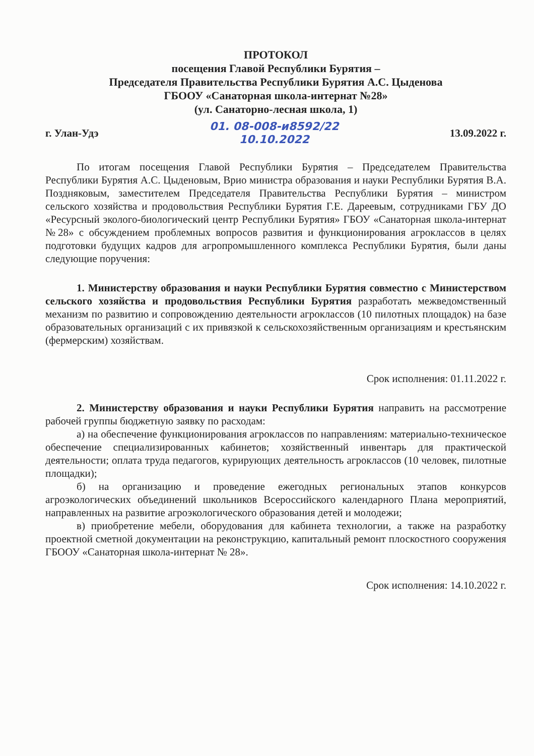ПРОТОКОЛ
посещения Главой Республики Бурятия –
Председателя Правительства Республики Бурятия А.С. Цыденова
ГБООУ «Санаторная школа-интернат №28»
(ул. Санаторно-лесная школа, 1)
г. Улан-Удэ 01. 08-008-и8592/22
10.10.2022 13.09.2022 г.
По итогам посещения Главой Республики Бурятия – Председателем Правительства Республики Бурятия А.С. Цыденовым, Врио министра образования и науки Республики Бурятия В.А. Поздняковым, заместителем Председателя Правительства Республики Бурятия – министром сельского хозяйства и продовольствия Республики Бурятия Г.Е. Дареевым, сотрудниками ГБУ ДО «Ресурсный эколого-биологический центр Республики Бурятия» ГБОУ «Санаторная школа-интернат №28» с обсуждением проблемных вопросов развития и функционирования агроклассов в целях подготовки будущих кадров для агропромышленного комплекса Республики Бурятия, были даны следующие поручения:
1. Министерству образования и науки Республики Бурятия совместно с Министерством сельского хозяйства и продовольствия Республики Бурятия разработать межведомственный механизм по развитию и сопровождению деятельности агроклассов (10 пилотных площадок) на базе образовательных организаций с их привязкой к сельскохозяйственным организациям и крестьянским (фермерским) хозяйствам.
Срок исполнения: 01.11.2022 г.
2. Министерству образования и науки Республики Бурятия направить на рассмотрение рабочей группы бюджетную заявку по расходам:
а) на обеспечение функционирования агроклассов по направлениям: материально-техническое обеспечение специализированных кабинетов; хозяйственный инвентарь для практической деятельности; оплата труда педагогов, курирующих деятельность агроклассов (10 человек, пилотные площадки);
б) на организацию и проведение ежегодных региональных этапов конкурсов агроэкологических объединений школьников Всероссийского календарного Плана мероприятий, направленных на развитие агроэкологического образования детей и молодежи;
в) приобретение мебели, оборудования для кабинета технологии, а также на разработку проектной сметной документации на реконструкцию, капитальный ремонт плоскостного сооружения ГБООУ «Санаторная школа-интернат № 28».
Срок исполнения: 14.10.2022 г.